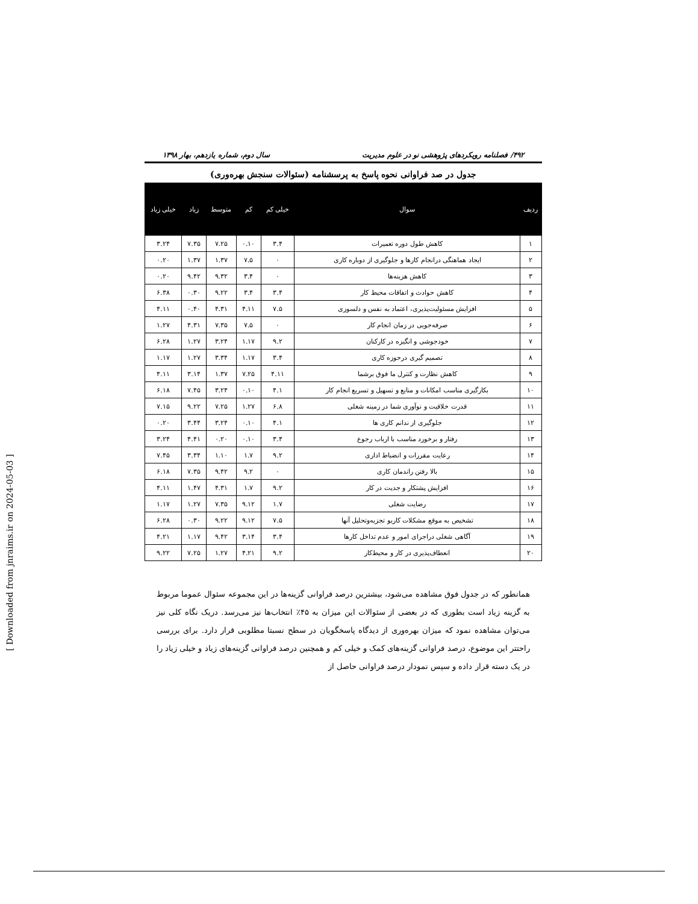[ Downloaded from jnraims.ir on 2024-05-03 ]
۴۹۲/ فصلنامه رویکردهای پژوهشی نو در علوم مدیریت سال دوم، شماره یازدهم، بهار ۱۳۹۸
جدول در صد فراوانی نحوه پاسخ به پرسشنامه (سئوالات سنجش بهره‌وری)
| ردیف | سوال | خیلی کم | کم | متوسط | زیاد | خیلی زیاد |
| --- | --- | --- | --- | --- | --- | --- |
| ۱ | کاهش طول دوره تعمیرات | ۳.۴ | ۰.۱۰ | ۷.۲۵ | ۷.۳۵ | ۳.۲۴ |
| ۲ | ایجاد هماهنگی درانجام کارها و جلوگیری از دوباره کاری | ۰ | ۷.۵ | ۱.۳۷ | ۱.۳۷ | ۰.۲۰ |
| ۳ | کاهش هزینه‌ها | ۰ | ۳.۴ | ۹.۳۲ | ۹.۴۲ | ۰.۲۰ |
| ۴ | کاهش حوادث و اتفاقات محیط کار | ۳.۴ | ۳.۴ | ۹.۲۲ | ۰.۳۰ | ۶.۳۸ |
| ۵ | افزایش مسئولیت‌پذیری، اعتماد به نفس و دلسوزی | ۷.۵ | ۴.۱۱ | ۴.۳۱ | ۰.۴۰ | ۴.۱۱ |
| ۶ | صرفه‌جویی در زمان انجام کار | ۰ | ۷.۵ | ۷.۳۵ | ۴.۳۱ | ۱.۲۷ |
| ۷ | خودجوشی و انگیزه در کارکنان | ۹.۲ | ۱.۱۷ | ۳.۲۴ | ۱.۲۷ | ۶.۲۸ |
| ۸ | تصمیم گیری درحوزه کاری | ۳.۴ | ۱.۱۷ | ۳.۳۴ | ۱.۲۷ | ۱.۱۷ |
| ۹ | کاهش نظارت و کنترل ما فوق برشما | ۴.۱۱ | ۷.۲۵ | ۱.۳۷ | ۳.۱۴ | ۴.۱۱ |
| ۱۰ | بکارگیری مناسب امکانات و منابع و تسهیل و تسریع انجام کار | ۴.۱ | ۰.۱۰ | ۳.۲۴ | ۷.۴۵ | ۶.۱۸ |
| ۱۱ | قدرت خلاقیت و نوآوری شما در زمینه شغلی | ۶.۸ | ۱.۲۷ | ۷.۲۵ | ۹.۲۲ | ۷.۱۵ |
| ۱۲ | جلوگیری از ندانم کاری ها | ۴.۱ | ۰.۱۰ | ۳.۲۴ | ۳.۴۴ | ۰.۲۰ |
| ۱۳ | رفتار و برخورد مناسب با ارباب رجوع | ۳.۴ | ۰.۱۰ | ۰.۲۰ | ۴.۴۱ | ۳.۲۴ |
| ۱۴ | رعایت مقررات و انضباط اداری | ۹.۲ | ۱.۷ | ۱.۱۰ | ۳.۳۴ | ۷.۴۵ |
| ۱۵ | بالا رفتن راندمان کاری | ۰ | ۹.۲ | ۹.۴۲ | ۷.۳۵ | ۶.۱۸ |
| ۱۶ | افزایش پشتکار و جدیت در کار | ۹.۲ | ۱.۷ | ۴.۳۱ | ۱.۴۷ | ۴.۱۱ |
| ۱۷ | رضایت شغلی | ۱.۷ | ۹.۱۲ | ۷.۳۵ | ۱.۲۷ | ۱.۱۷ |
| ۱۸ | تشخیص به موقع مشکلات کاریو تجزیه‌وتحلیل آنها | ۷.۵ | ۹.۱۲ | ۹.۲۲ | ۰.۳۰ | ۶.۲۸ |
| ۱۹ | آگاهی شغلی دراجرای امور و عدم تداخل کارها | ۳.۴ | ۳.۱۴ | ۹.۴۲ | ۱.۱۷ | ۴.۲۱ |
| ۲۰ | انعطاف‌پذیری در کار و محیط‌کار | ۹.۲ | ۴.۲۱ | ۱.۲۷ | ۷.۲۵ | ۹.۲۲ |
همانطور که در جدول فوق مشاهده می‌شود، بیشترین درصد فراوانی گزینه‌ها در این مجموعه سئوال عموما مربوط به گزینه زیاد است بطوری که در بعضی از سئوالات این میزان به ۴۵٪ انتخاب‌ها نیز می‌رسد. دریک نگاه کلی نیز می‌توان مشاهده نمود که میزان بهره‌وری از دیدگاه پاسخگویان در سطح نسبتا مطلوبی قرار دارد. برای بررسی راحتتر این موضوع، درصد فراوانی گزینه‌های کمک و خیلی کم و همچنین درصد فراوانی گزینه‌های زیاد و خیلی زیاد را در یک دسته قرار داده و سپس نمودار درصد فراوانی حاصل از